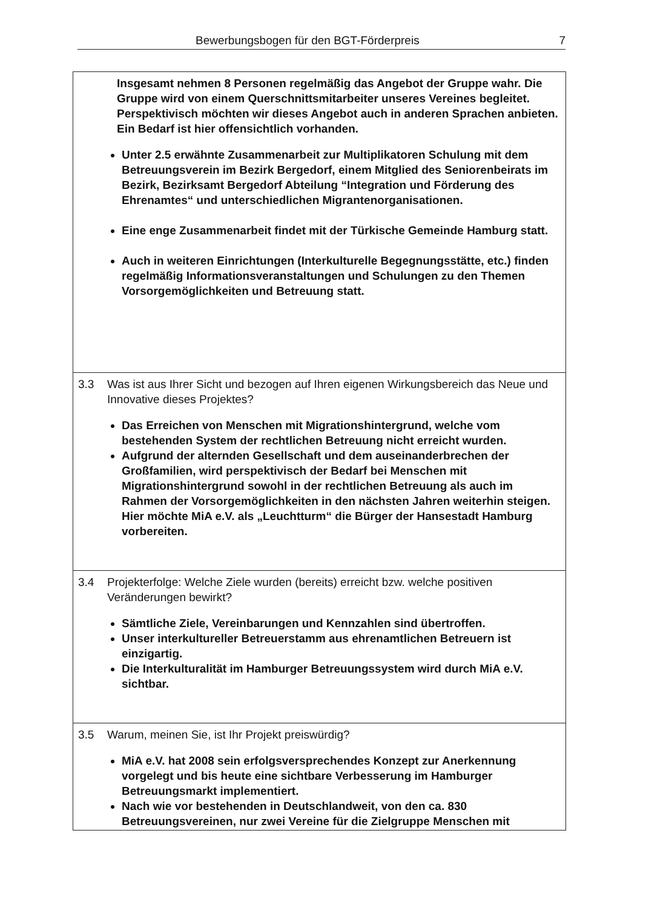Bewerbungsbogen für den BGT-Förderpreis 7
| Insgesamt nehmen 8 Personen regelmäßig das Angebot der Gruppe wahr. Die Gruppe wird von einem Querschnittsmitarbeiter unseres Vereines begleitet. Perspektivisch möchten wir dieses Angebot auch in anderen Sprachen anbieten. Ein Bedarf ist hier offensichtlich vorhanden. Unter 2.5 erwähnte Zusammenarbeit zur Multiplikatoren Schulung mit dem Betreuungsverein im Bezirk Bergedorf, einem Mitglied des Seniorenbeirats im Bezirk, Bezirksamt Bergedorf Abteilung “Integration und Förderung des Ehrenamtes“ und unterschiedlichen Migrantenorganisationen. Eine enge Zusammenarbeit findet mit der Türkische Gemeinde Hamburg statt. Auch in weiteren Einrichtungen (Interkulturelle Begegnungsstätte, etc.) finden regelmäßig Informationsveranstaltungen und Schulungen zu den Themen Vorsorgemöglichkeiten und Betreuung statt. |
| 3.3 Was ist aus Ihrer Sicht und bezogen auf Ihren eigenen Wirkungsbereich das Neue und Innovative dieses Projektes? Das Erreichen von Menschen mit Migrationshintergrund, welche vom bestehenden System der rechtlichen Betreuung nicht erreicht wurden. Aufgrund der alternden Gesellschaft und dem auseinanderbrechen der Großfamilien, wird perspektivisch der Bedarf bei Menschen mit Migrationshintergrund sowohl in der rechtlichen Betreuung als auch im Rahmen der Vorsorgemöglichkeiten in den nächsten Jahren weiterhin steigen. Hier möchte MiA e.V. als „Leuchtturm“ die Bürger der Hansestadt Hamburg vorbereiten. |
| 3.4 Projekterfolge: Welche Ziele wurden (bereits) erreicht bzw. welche positiven Veränderungen bewirkt? Sämtliche Ziele, Vereinbarungen und Kennzahlen sind übertroffen. Unser interkultureller Betreuerstamm aus ehrenamtlichen Betreuern ist einzigartig. Die Interkulturalität im Hamburger Betreuungssystem wird durch MiA e.V. sichtbar. |
| 3.5 Warum, meinen Sie, ist Ihr Projekt preiswürdig? MiA e.V. hat 2008 sein erfolgsversprechendes Konzept zur Anerkennung vorgelegt und bis heute eine sichtbare Verbesserung im Hamburger Betreuungsmarkt implementiert. Nach wie vor bestehenden in Deutschlandweit, von den ca. 830 Betreuungsvereinen, nur zwei Vereine für die Zielgruppe Menschen mit |